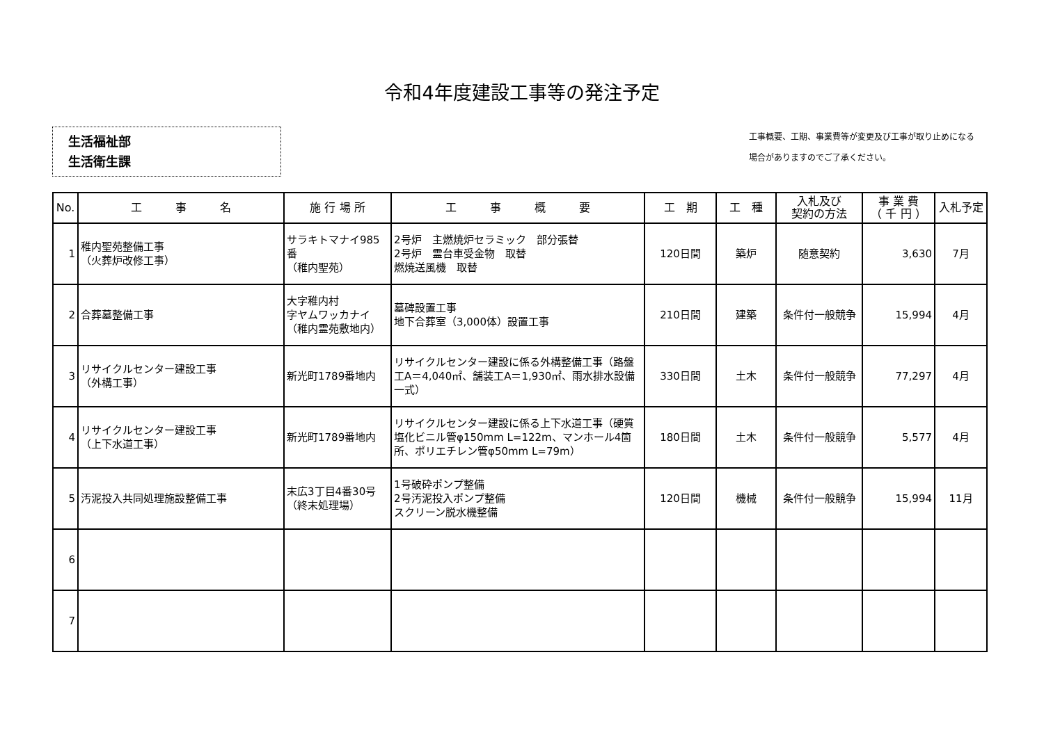令和4年度建設工事等の発注予定
生活福祉部
生活衛生課
工事概要、工期、事業費等が変更及び工事が取り止めになる
場合がありますのでご了承ください。
| No. | 工 事 名 | 施 行 場 所 | 工 事 概 要 | 工 期 | 工 種 | 入札及び 契約の方法 | 事 業 費 （ 千 円 ） | 入札予定 |
| --- | --- | --- | --- | --- | --- | --- | --- | --- |
| 1 | 稚内聖苑整備工事 （火葬炉改修工事） | サラキトマナイ985番 （稚内聖苑） | 2号炉 主燃焼炉セラミック 部分張替 2号炉 霊台車受金物 取替 燃焼送風機 取替 | 120日間 | 築炉 | 随意契約 | 3,630 | 7月 |
| 2 | 合葬墓整備工事 | 大字稚内村 字ヤムワッカナイ （稚内霊苑敷地内） | 墓碑設置工事 地下合葬室（3,000体）設置工事 | 210日間 | 建築 | 条件付一般競争 | 15,994 | 4月 |
| 3 | リサイクルセンター建設工事 （外構工事） | 新光町1789番地内 | リサイクルセンター建設に係る外構整備工事（路盤工A＝4,040㎡、舗装工A＝1,930㎡、雨水排水設備一式） | 330日間 | 土木 | 条件付一般競争 | 77,297 | 4月 |
| 4 | リサイクルセンター建設工事 （上下水道工事） | 新光町1789番地内 | リサイクルセンター建設に係る上下水道工事（硬質塩化ビニル管φ150mm L=122m、マンホール4箇所、ポリエチレン管φ50mm L=79m） | 180日間 | 土木 | 条件付一般競争 | 5,577 | 4月 |
| 5 | 汚泥投入共同処理施設整備工事 | 末広3丁目4番30号 （終末処理場） | 1号破砕ポンプ整備 2号汚泥投入ポンプ整備 スクリーン脱水機整備 | 120日間 | 機械 | 条件付一般競争 | 15,994 | 11月 |
| 6 | | | | | | | | |
| 7 | | | | | | | | |